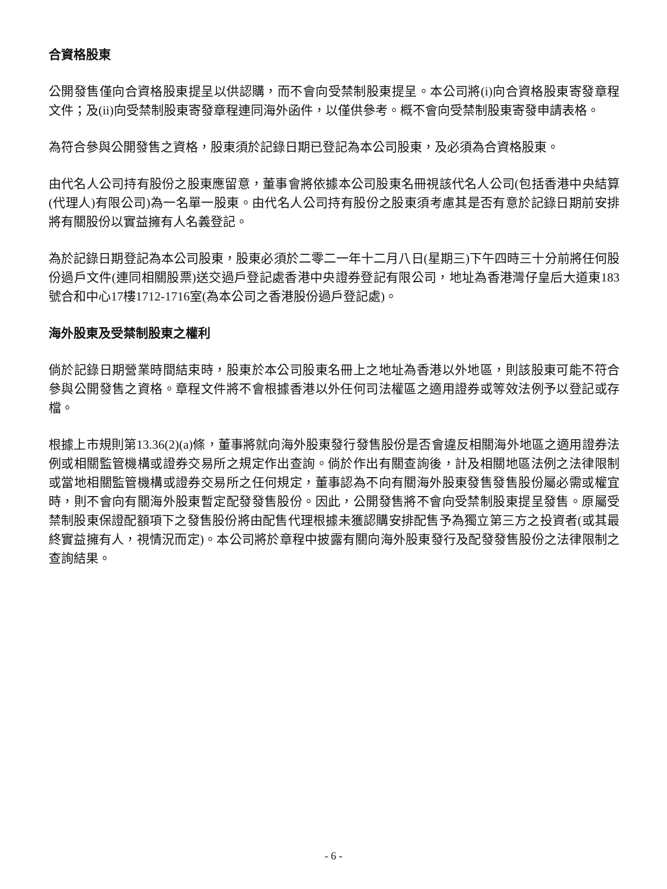合資格股東
公開發售僅向合資格股東提呈以供認購，而不會向受禁制股東提呈。本公司將(i)向合資格股東寄發章程文件；及(ii)向受禁制股東寄發章程連同海外函件，以僅供參考。概不會向受禁制股東寄發申請表格。
為符合參與公開發售之資格，股東須於記錄日期已登記為本公司股東，及必須為合資格股東。
由代名人公司持有股份之股東應留意，董事會將依據本公司股東名冊視該代名人公司(包括香港中央結算(代理人)有限公司)為一名單一股東。由代名人公司持有股份之股東須考慮其是否有意於記錄日期前安排將有關股份以實益擁有人名義登記。
為於記錄日期登記為本公司股東，股東必須於二零二一年十二月八日(星期三)下午四時三十分前將任何股份過戶文件(連同相關股票)送交過戶登記處香港中央證券登記有限公司，地址為香港灣仔皇后大道東183號合和中心17樓1712-1716室(為本公司之香港股份過戶登記處)。
海外股東及受禁制股東之權利
倘於記錄日期營業時間結束時，股東於本公司股東名冊上之地址為香港以外地區，則該股東可能不符合參與公開發售之資格。章程文件將不會根據香港以外任何司法權區之適用證券或等效法例予以登記或存檔。
根據上市規則第13.36(2)(a)條，董事將就向海外股東發行發售股份是否會違反相關海外地區之適用證券法例或相關監管機構或證券交易所之規定作出查詢。倘於作出有關查詢後，計及相關地區法例之法律限制或當地相關監管機構或證券交易所之任何規定，董事認為不向有關海外股東發售發售股份屬必需或權宜時，則不會向有關海外股東暫定配發發售股份。因此，公開發售將不會向受禁制股東提呈發售。原屬受禁制股東保證配額項下之發售股份將由配售代理根據未獲認購安排配售予為獨立第三方之投資者(或其最終實益擁有人，視情況而定)。本公司將於章程中披露有關向海外股東發行及配發發售股份之法律限制之查詢結果。
- 6 -